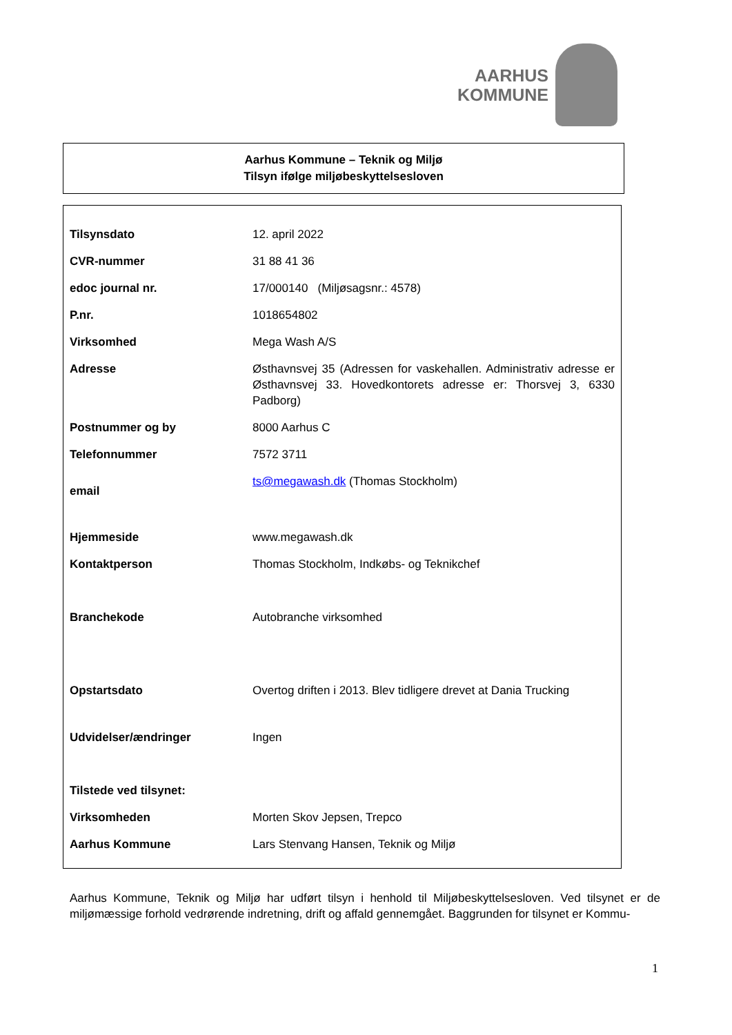AARHUS
KOMMUNE
Aarhus Kommune – Teknik og Miljø
Tilsyn ifølge miljøbeskyttelsesloven
| Tilsynsdato | 12. april 2022 |
| CVR-nummer | 31 88 41 36 |
| edoc journal nr. | 17/000140 (Miljøsagsnr.: 4578) |
| P.nr. | 1018654802 |
| Virksomhed | Mega Wash A/S |
| Adresse | Østhavnsvej 35 (Adressen for vaskehallen. Administrativ adresse er Østhavnsvej 33. Hovedkontorets adresse er: Thorsvej 3, 6330 Padborg) |
| Postnummer og by | 8000 Aarhus C |
| Telefonnummer | 7572 3711 |
| email | ts@megawash.dk (Thomas Stockholm) |
| Hjemmeside | www.megawash.dk |
| Kontaktperson | Thomas Stockholm, Indkøbs- og Teknikchef |
| Branchekode | Autobranche virksomhed |
| Opstartsdato | Overtog driften i 2013. Blev tidligere drevet at Dania Trucking |
| Udvidelser/ændringer | Ingen |
| Tilstede ved tilsynet: | |
| Virksomheden | Morten Skov Jepsen, Trepco |
| Aarhus Kommune | Lars Stenvang Hansen, Teknik og Miljø |
Aarhus Kommune, Teknik og Miljø har udført tilsyn i henhold til Miljøbeskyttelsesloven. Ved tilsynet er de miljømæssige forhold vedrørende indretning, drift og affald gennemgået. Baggrunden for tilsynet er Kommu-
1